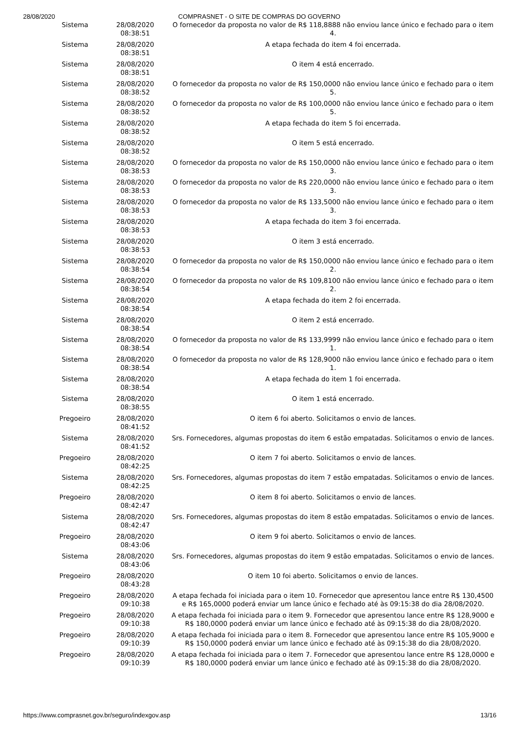28/08/2020 COMPRASNET - O SITE DE COMPRAS DO GOVERNO
| Sistema | 28/08/2020 08:38:51 | O fornecedor da proposta no valor de R$ 118,8888 não enviou lance único e fechado para o item 4. |
| Sistema | 28/08/2020 08:38:51 | A etapa fechada do item 4 foi encerrada. |
| Sistema | 28/08/2020 08:38:51 | O item 4 está encerrado. |
| Sistema | 28/08/2020 08:38:52 | O fornecedor da proposta no valor de R$ 150,0000 não enviou lance único e fechado para o item 5. |
| Sistema | 28/08/2020 08:38:52 | O fornecedor da proposta no valor de R$ 100,0000 não enviou lance único e fechado para o item 5. |
| Sistema | 28/08/2020 08:38:52 | A etapa fechada do item 5 foi encerrada. |
| Sistema | 28/08/2020 08:38:52 | O item 5 está encerrado. |
| Sistema | 28/08/2020 08:38:53 | O fornecedor da proposta no valor de R$ 150,0000 não enviou lance único e fechado para o item 3. |
| Sistema | 28/08/2020 08:38:53 | O fornecedor da proposta no valor de R$ 220,0000 não enviou lance único e fechado para o item 3. |
| Sistema | 28/08/2020 08:38:53 | O fornecedor da proposta no valor de R$ 133,5000 não enviou lance único e fechado para o item 3. |
| Sistema | 28/08/2020 08:38:53 | A etapa fechada do item 3 foi encerrada. |
| Sistema | 28/08/2020 08:38:53 | O item 3 está encerrado. |
| Sistema | 28/08/2020 08:38:54 | O fornecedor da proposta no valor de R$ 150,0000 não enviou lance único e fechado para o item 2. |
| Sistema | 28/08/2020 08:38:54 | O fornecedor da proposta no valor de R$ 109,8100 não enviou lance único e fechado para o item 2. |
| Sistema | 28/08/2020 08:38:54 | A etapa fechada do item 2 foi encerrada. |
| Sistema | 28/08/2020 08:38:54 | O item 2 está encerrado. |
| Sistema | 28/08/2020 08:38:54 | O fornecedor da proposta no valor de R$ 133,9999 não enviou lance único e fechado para o item 1. |
| Sistema | 28/08/2020 08:38:54 | O fornecedor da proposta no valor de R$ 128,9000 não enviou lance único e fechado para o item 1. |
| Sistema | 28/08/2020 08:38:54 | A etapa fechada do item 1 foi encerrada. |
| Sistema | 28/08/2020 08:38:55 | O item 1 está encerrado. |
| Pregoeiro | 28/08/2020 08:41:52 | O item 6 foi aberto. Solicitamos o envio de lances. |
| Sistema | 28/08/2020 08:41:52 | Srs. Fornecedores, algumas propostas do item 6 estão empatadas. Solicitamos o envio de lances. |
| Pregoeiro | 28/08/2020 08:42:25 | O item 7 foi aberto. Solicitamos o envio de lances. |
| Sistema | 28/08/2020 08:42:25 | Srs. Fornecedores, algumas propostas do item 7 estão empatadas. Solicitamos o envio de lances. |
| Pregoeiro | 28/08/2020 08:42:47 | O item 8 foi aberto. Solicitamos o envio de lances. |
| Sistema | 28/08/2020 08:42:47 | Srs. Fornecedores, algumas propostas do item 8 estão empatadas. Solicitamos o envio de lances. |
| Pregoeiro | 28/08/2020 08:43:06 | O item 9 foi aberto. Solicitamos o envio de lances. |
| Sistema | 28/08/2020 08:43:06 | Srs. Fornecedores, algumas propostas do item 9 estão empatadas. Solicitamos o envio de lances. |
| Pregoeiro | 28/08/2020 08:43:28 | O item 10 foi aberto. Solicitamos o envio de lances. |
| Pregoeiro | 28/08/2020 09:10:38 | A etapa fechada foi iniciada para o item 10. Fornecedor que apresentou lance entre R$ 130,4500 e R$ 165,0000 poderá enviar um lance único e fechado até às 09:15:38 do dia 28/08/2020. |
| Pregoeiro | 28/08/2020 09:10:38 | A etapa fechada foi iniciada para o item 9. Fornecedor que apresentou lance entre R$ 128,9000 e R$ 180,0000 poderá enviar um lance único e fechado até às 09:15:38 do dia 28/08/2020. |
| Pregoeiro | 28/08/2020 09:10:39 | A etapa fechada foi iniciada para o item 8. Fornecedor que apresentou lance entre R$ 105,9000 e R$ 150,0000 poderá enviar um lance único e fechado até às 09:15:38 do dia 28/08/2020. |
| Pregoeiro | 28/08/2020 09:10:39 | A etapa fechada foi iniciada para o item 7. Fornecedor que apresentou lance entre R$ 128,0000 e R$ 180,0000 poderá enviar um lance único e fechado até às 09:15:38 do dia 28/08/2020. |
https://www.comprasnet.gov.br/seguro/indexgov.asp 13/16